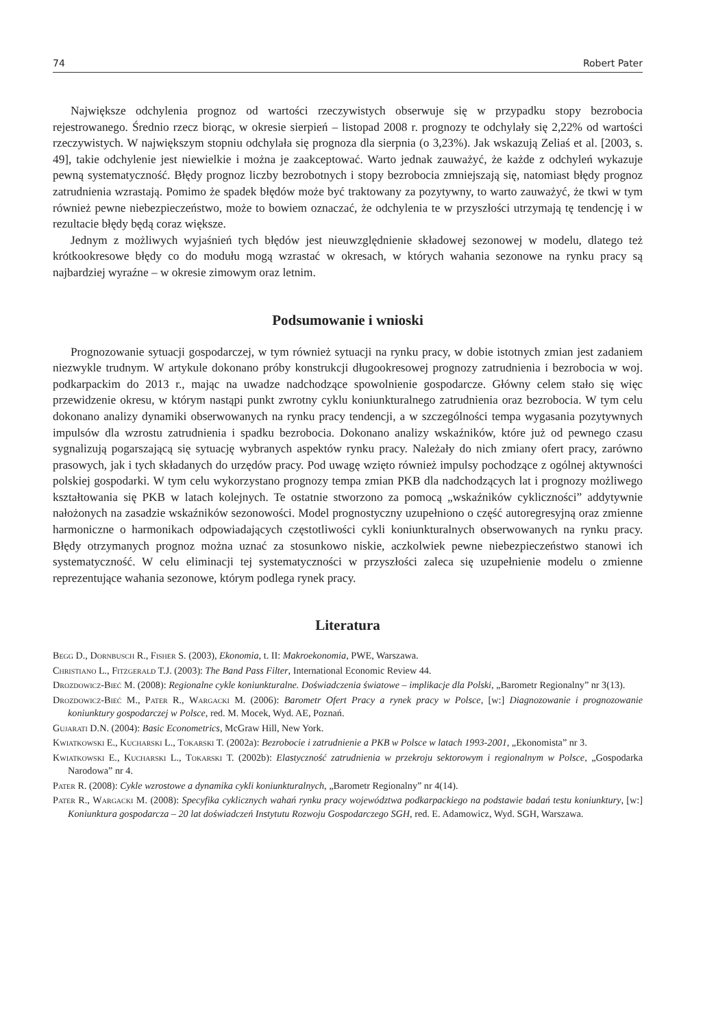74 Robert Pater
Największe odchylenia prognoz od wartości rzeczywistych obserwuje się w przypadku stopy bezrobocia rejestrowanego. Średnio rzecz biorąc, w okresie sierpień – listopad 2008 r. prognozy te odchylały się 2,22% od wartości rzeczywistych. W największym stopniu odchylała się prognoza dla sierpnia (o 3,23%). Jak wskazują Zeliaś et al. [2003, s. 49], takie odchylenie jest niewielkie i można je zaakceptować. Warto jednak zauważyć, że każde z odchyleń wykazuje pewną systematyczność. Błędy prognoz liczby bezrobotnych i stopy bezrobocia zmniejszają się, natomiast błędy prognoz zatrudnienia wzrastają. Pomimo że spadek błędów może być traktowany za pozytywny, to warto zauważyć, że tkwi w tym również pewne niebezpieczeństwo, może to bowiem oznaczać, że odchylenia te w przyszłości utrzymają tę tendencję i w rezultacie błędy będą coraz większe.
Jednym z możliwych wyjaśnień tych błędów jest nieuwzględnienie składowej sezonowej w modelu, dlatego też krótkookresowe błędy co do modułu mogą wzrastać w okresach, w których wahania sezonowe na rynku pracy są najbardziej wyraźne – w okresie zimowym oraz letnim.
Podsumowanie i wnioski
Prognozowanie sytuacji gospodarczej, w tym również sytuacji na rynku pracy, w dobie istotnych zmian jest zadaniem niezwykle trudnym. W artykule dokonano próby konstrukcji długookresowej prognozy zatrudnienia i bezrobocia w woj. podkarpackim do 2013 r., mając na uwadze nadchodzące spowolnienie gospodarcze. Główny celem stało się więc przewidzenie okresu, w którym nastąpi punkt zwrotny cyklu koniunkturalnego zatrudnienia oraz bezrobocia. W tym celu dokonano analizy dynamiki obserwowanych na rynku pracy tendencji, a w szczególności tempa wygasania pozytywnych impulsów dla wzrostu zatrudnienia i spadku bezrobocia. Dokonano analizy wskaźników, które już od pewnego czasu sygnalizują pogarszającą się sytuację wybranych aspektów rynku pracy. Należały do nich zmiany ofert pracy, zarówno prasowych, jak i tych składanych do urzędów pracy. Pod uwagę wzięto również impulsy pochodzące z ogólnej aktywności polskiej gospodarki. W tym celu wykorzystano prognozy tempa zmian PKB dla nadchodzących lat i prognozy możliwego kształtowania się PKB w latach kolejnych. Te ostatnie stworzono za pomocą „wskaźników cykliczności” addytywnie nałożonych na zasadzie wskaźników sezonowości. Model prognostyczny uzupełniono o część autoregresyjną oraz zmienne harmoniczne o harmonikach odpowiadających częstotliwości cykli koniunkturalnych obserwowanych na rynku pracy. Błędy otrzymanych prognoz można uznać za stosunkowo niskie, aczkolwiek pewne niebezpieczeństwo stanowi ich systematyczność. W celu eliminacji tej systematyczności w przyszłości zaleca się uzupełnienie modelu o zmienne reprezentujące wahania sezonowe, którym podlega rynek pracy.
Literatura
Begg D., Dornbusch R., Fisher S. (2003), Ekonomia, t. II: Makroekonomia, PWE, Warszawa.
Christiano L., Fitzgerald T.J. (2003): The Band Pass Filter, International Economic Review 44.
Drozdowicz-Bieć M. (2008): Regionalne cykle koniunkturalne. Doświadczenia światowe – implikacje dla Polski, „Barometr Regionalny” nr 3(13).
Drozdowicz-Bieć M., Pater R., Wargacki M. (2006): Barometr Ofert Pracy a rynek pracy w Polsce, [w:] Diagnozowanie i prognozowanie koniunktury gospodarczej w Polsce, red. M. Mocek, Wyd. AE, Poznań.
Gujarati D.N. (2004): Basic Econometrics, McGraw Hill, New York.
Kwiatkowski E., Kucharski L., Tokarski T. (2002a): Bezrobocie i zatrudnienie a PKB w Polsce w latach 1993-2001, „Ekonomista” nr 3.
Kwiatkowski E., Kucharski L., Tokarski T. (2002b): Elastyczność zatrudnienia w przekroju sektorowym i regionalnym w Polsce, „Gospodarka Narodowa” nr 4.
Pater R. (2008): Cykle wzrostowe a dynamika cykli koniunkturalnych, „Barometr Regionalny” nr 4(14).
Pater R., Wargacki M. (2008): Specyfika cyklicznych wahań rynku pracy województwa podkarpackiego na podstawie badań testu koniunktury, [w:] Koniunktura gospodarcza – 20 lat doświadczeń Instytutu Rozwoju Gospodarczego SGH, red. E. Adamowicz, Wyd. SGH, Warszawa.